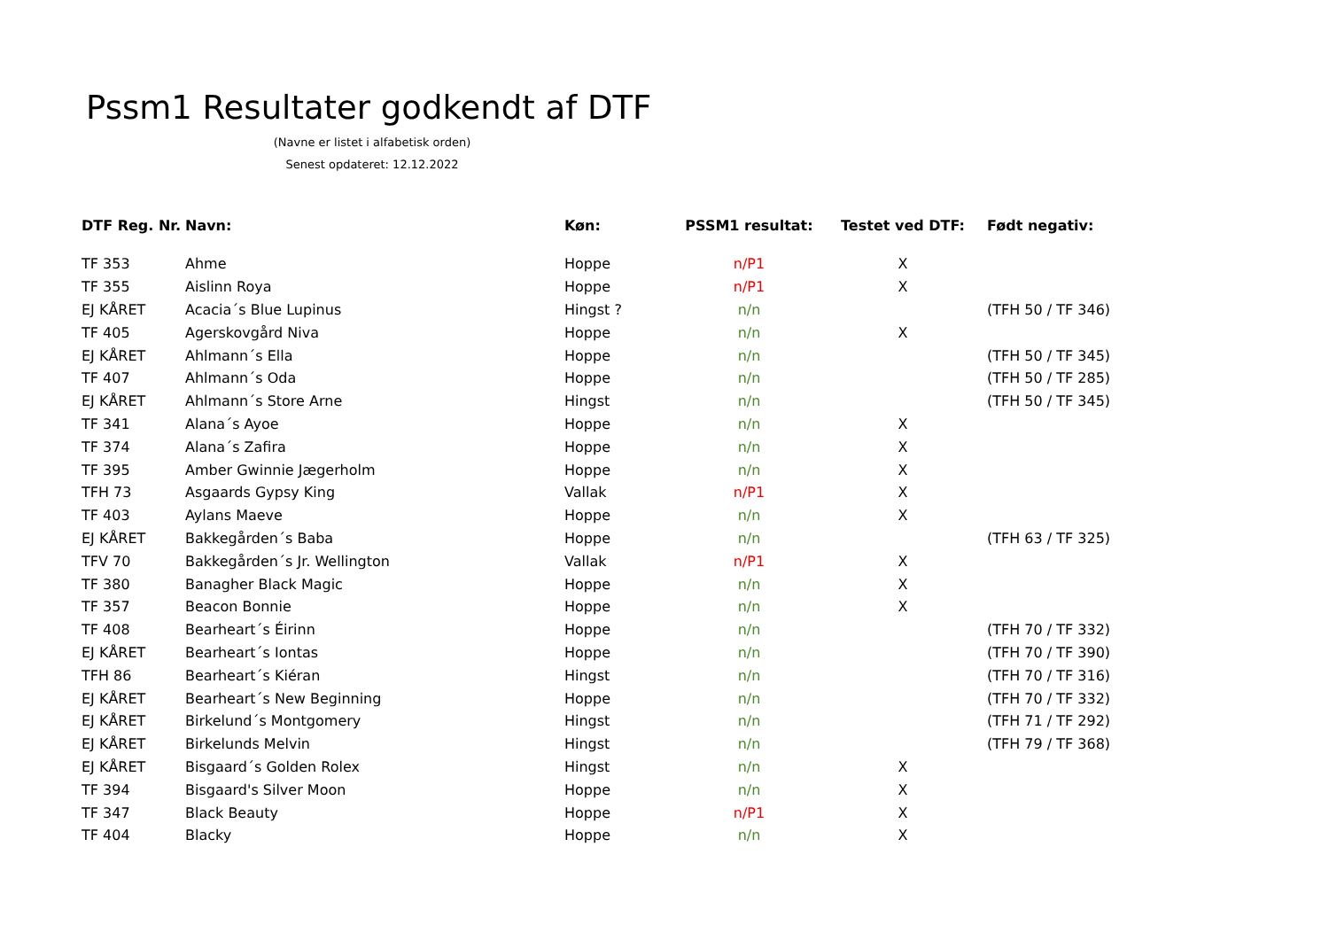Pssm1 Resultater godkendt af DTF
(Navne er listet i alfabetisk orden)
Senest opdateret: 12.12.2022
| DTF Reg. Nr. | Navn: | Køn: | PSSM1 resultat: | Testet ved DTF: | Født negativ: |
| --- | --- | --- | --- | --- | --- |
| TF 353 | Ahme | Hoppe | n/P1 | X | |
| TF 355 | Aislinn Roya | Hoppe | n/P1 | X | |
| EJ KÅRET | Acacia´s Blue Lupinus | Hingst ? | n/n | | (TFH 50 / TF 346) |
| TF 405 | Agerskovgård Niva | Hoppe | n/n | X | |
| EJ KÅRET | Ahlmann´s Ella | Hoppe | n/n | | (TFH 50 / TF 345) |
| TF 407 | Ahlmann´s Oda | Hoppe | n/n | | (TFH 50 / TF 285) |
| EJ KÅRET | Ahlmann´s Store Arne | Hingst | n/n | | (TFH 50 / TF 345) |
| TF 341 | Alana´s Ayoe | Hoppe | n/n | X | |
| TF 374 | Alana´s Zafira | Hoppe | n/n | X | |
| TF 395 | Amber Gwinnie Jægerholm | Hoppe | n/n | X | |
| TFH 73 | Asgaards Gypsy King | Vallak | n/P1 | X | |
| TF 403 | Aylans Maeve | Hoppe | n/n | X | |
| EJ KÅRET | Bakkegården´s Baba | Hoppe | n/n | | (TFH 63 / TF 325) |
| TFV 70 | Bakkegården´s Jr. Wellington | Vallak | n/P1 | X | |
| TF 380 | Banagher Black Magic | Hoppe | n/n | X | |
| TF 357 | Beacon Bonnie | Hoppe | n/n | X | |
| TF 408 | Bearheart´s Éirinn | Hoppe | n/n | | (TFH 70 / TF 332) |
| EJ KÅRET | Bearheart´s Iontas | Hoppe | n/n | | (TFH 70 / TF 390) |
| TFH 86 | Bearheart´s Kiéran | Hingst | n/n | | (TFH 70 / TF 316) |
| EJ KÅRET | Bearheart´s New Beginning | Hoppe | n/n | | (TFH 70 / TF 332) |
| EJ KÅRET | Birkelund´s Montgomery | Hingst | n/n | | (TFH 71 / TF 292) |
| EJ KÅRET | Birkelunds Melvin | Hingst | n/n | | (TFH 79 / TF 368) |
| EJ KÅRET | Bisgaard´s Golden Rolex | Hingst | n/n | X | |
| TF 394 | Bisgaard's Silver Moon | Hoppe | n/n | X | |
| TF 347 | Black Beauty | Hoppe | n/P1 | X | |
| TF 404 | Blacky | Hoppe | n/n | X | |